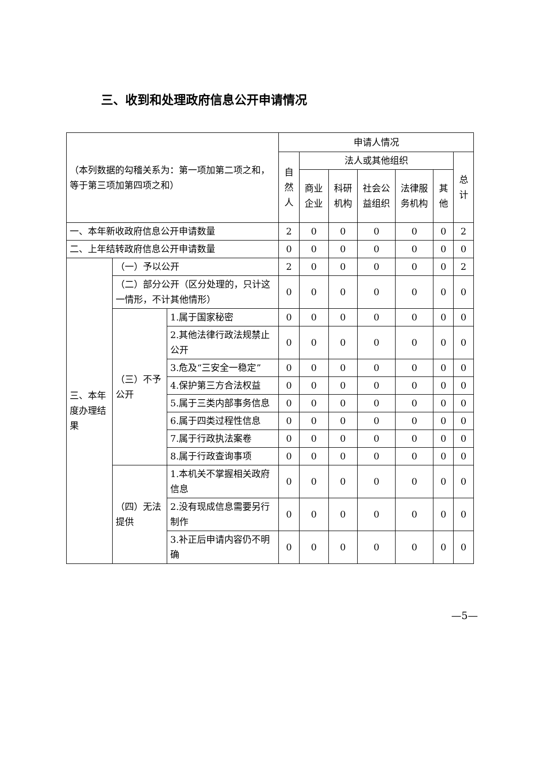三、收到和处理政府信息公开申请情况
| （本列数据的勾稽关系为：第一项加第二项之和，等于第三项加第四项之和） | | | 申请人情况 | | | | | | |
| --- | --- | --- | --- | --- | --- | --- | --- | --- | --- |
| | | | 自然人 | 法人或其他组织 | | | | | 总计 |
| | | | | 商业企业 | 科研机构 | 社会公益组织 | 法律服务机构 | 其他 | |
| 一、本年新收政府信息公开申请数量 | | | 2 | 0 | 0 | 0 | 0 | 0 | 2 |
| 二、上年结转政府信息公开申请数量 | | | 0 | 0 | 0 | 0 | 0 | 0 | 0 |
| 三、本年度办理结果 | （一）予以公开 | | 2 | 0 | 0 | 0 | 0 | 0 | 2 |
| | （二）部分公开（区分处理的，只计这一情形，不计其他情形） | | 0 | 0 | 0 | 0 | 0 | 0 | 0 |
| | （三）不予公开 | 1.属于国家秘密 | 0 | 0 | 0 | 0 | 0 | 0 | 0 |
| | | 2.其他法律行政法规禁止公开 | 0 | 0 | 0 | 0 | 0 | 0 | 0 |
| | | 3.危及“三安全一稳定” | 0 | 0 | 0 | 0 | 0 | 0 | 0 |
| | | 4.保护第三方合法权益 | 0 | 0 | 0 | 0 | 0 | 0 | 0 |
| | | 5.属于三类内部事务信息 | 0 | 0 | 0 | 0 | 0 | 0 | 0 |
| | | 6.属于四类过程性信息 | 0 | 0 | 0 | 0 | 0 | 0 | 0 |
| | | 7.属于行政执法案卷 | 0 | 0 | 0 | 0 | 0 | 0 | 0 |
| | | 8.属于行政查询事项 | 0 | 0 | 0 | 0 | 0 | 0 | 0 |
| | （四）无法提供 | 1.本机关不掌握相关政府信息 | 0 | 0 | 0 | 0 | 0 | 0 | 0 |
| | | 2.没有现成信息需要另行制作 | 0 | 0 | 0 | 0 | 0 | 0 | 0 |
| | | 3.补正后申请内容仍不明确 | 0 | 0 | 0 | 0 | 0 | 0 | 0 |
—5—